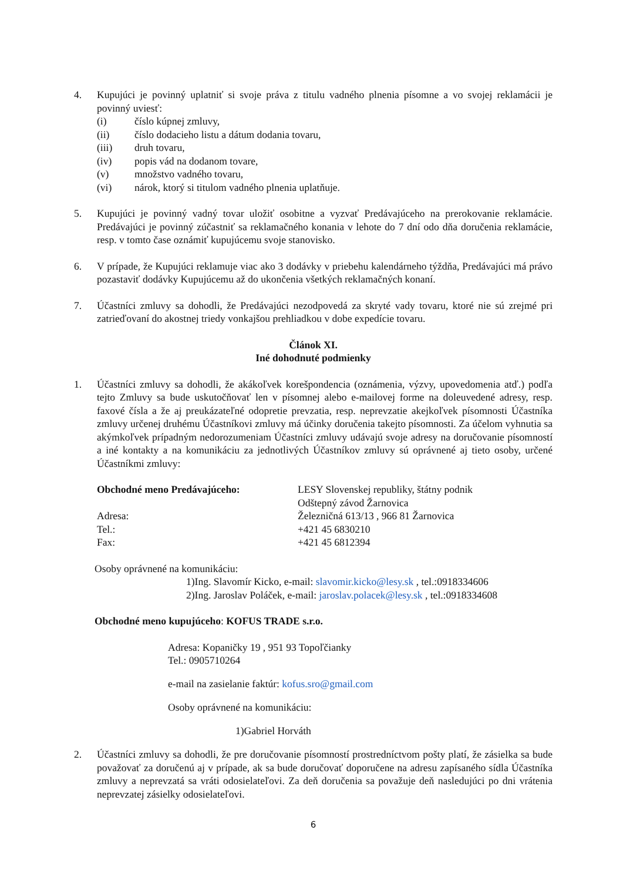4. Kupujúci je povinný uplatniť si svoje práva z titulu vadného plnenia písomne a vo svojej reklamácii je povinný uviesť:
(i) číslo kúpnej zmluvy,
(ii) číslo dodacieho listu a dátum dodania tovaru,
(iii) druh tovaru,
(iv) popis vád na dodanom tovare,
(v) množstvo vadného tovaru,
(vi) nárok, ktorý si titulom vadného plnenia uplatňuje.
5. Kupujúci je povinný vadný tovar uložiť osobitne a vyzvať Predávajúceho na prerokovanie reklamácie. Predávajúci je povinný zúčastniť sa reklamačného konania v lehote do 7 dní odo dňa doručenia reklamácie, resp. v tomto čase oznámiť kupujúcemu svoje stanovisko.
6. V prípade, že Kupujúci reklamuje viac ako 3 dodávky v priebehu kalendárneho týždňa, Predávajúci má právo pozastaviť dodávky Kupujúcemu až do ukončenia všetkých reklamačných konaní.
7. Účastníci zmluvy sa dohodli, že Predávajúci nezodpovedá za skryté vady tovaru, ktoré nie sú zrejmé pri zatrieďovaní do akostnej triedy vonkajšou prehliadkou v dobe expedície tovaru.
Článok XI.
Iné dohodnuté podmienky
1. Účastníci zmluvy sa dohodli, že akákoľvek korešpondencia (oznámenia, výzvy, upovedomenia atď.) podľa tejto Zmluvy sa bude uskutočňovať len v písomnej alebo e-mailovej forme na doleuvedené adresy, resp. faxové čísla a že aj preukázateľné odopretie prevzatia, resp. neprevzatie akejkoľvek písomnosti Účastníka zmluvy určenej druhému Účastníkovi zmluvy má účinky doručenia takejto písomnosti. Za účelom vyhnutia sa akýmkoľvek prípadným nedorozumeniam Účastníci zmluvy udávajú svoje adresy na doručovanie písomností a iné kontakty a na komunikáciu za jednotlivých Účastníkov zmluvy sú oprávnené aj tieto osoby, určené Účastníkmi zmluvy:
Obchodné meno Predávajúceho: LESY Slovenskej republiky, štátny podnik
Odštepný závod Žarnovica
Adresa: Železničná 613/13 , 966 81 Žarnovica
Tel.: +421 45 6830210
Fax: +421 45 6812394
Osoby oprávnené na komunikáciu:
1)Ing. Slavomír Kicko, e-mail: slavomir.kicko@lesy.sk , tel.:0918334606
2)Ing. Jaroslav Poláček, e-mail: jaroslav.polacek@lesy.sk , tel.:0918334608
Obchodné meno kupujúceho: KOFUS TRADE s.r.o.
Adresa: Kopaničky 19 , 951 93 Topoľčianky
Tel.: 0905710264
e-mail na zasielanie faktúr: kofus.sro@gmail.com
Osoby oprávnené na komunikáciu:
1)Gabriel Horváth
2. Účastníci zmluvy sa dohodli, že pre doručovanie písomností prostredníctvom pošty platí, že zásielka sa bude považovať za doručenú aj v prípade, ak sa bude doručovať doporučene na adresu zapísaného sídla Účastníka zmluvy a neprevzatá sa vráti odosielateľovi. Za deň doručenia sa považuje deň nasledujúci po dni vrátenia neprevzatej zásielky odosielateľovi.
6